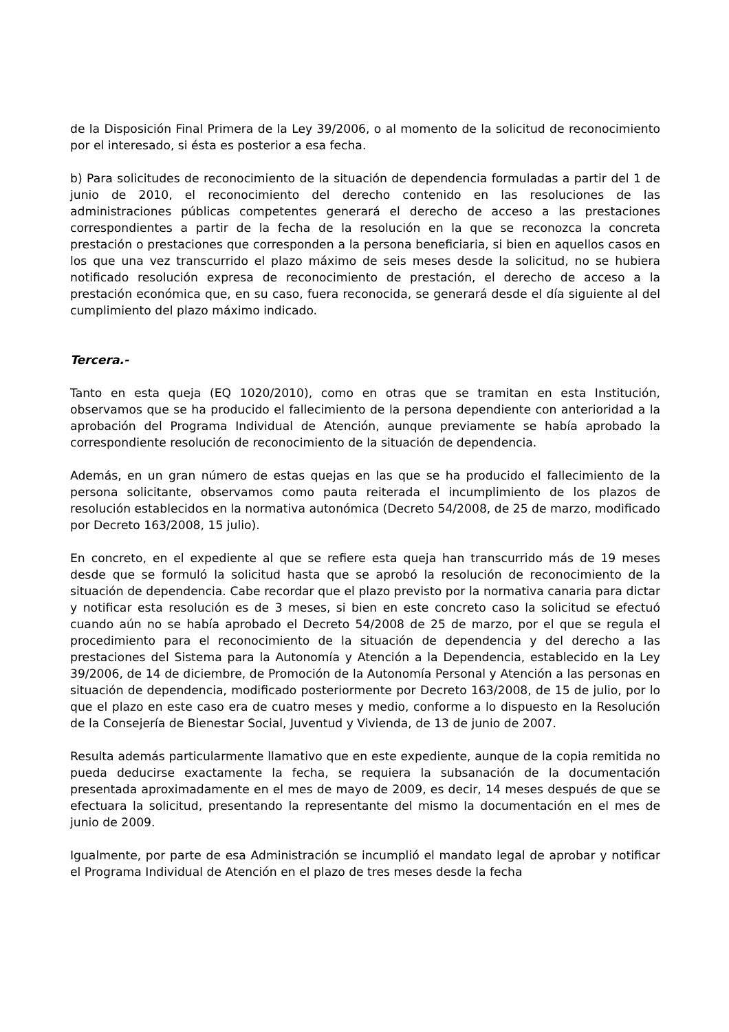de la Disposición Final Primera de la Ley 39/2006, o al momento de la solicitud de reconocimiento por el interesado, si ésta es posterior a esa fecha.
b) Para solicitudes de reconocimiento de la situación de dependencia formuladas a partir del 1 de junio de 2010, el reconocimiento del derecho contenido en las resoluciones de las administraciones públicas competentes generará el derecho de acceso a las prestaciones correspondientes a partir de la fecha de la resolución en la que se reconozca la concreta prestación o prestaciones que corresponden a la persona beneficiaria, si bien en aquellos casos en los que una vez transcurrido el plazo máximo de seis meses desde la solicitud, no se hubiera notificado resolución expresa de reconocimiento de prestación, el derecho de acceso a la prestación económica que, en su caso, fuera reconocida, se generará desde el día siguiente al del cumplimiento del plazo máximo indicado.
Tercera.-
Tanto en esta queja (EQ 1020/2010), como en otras que se tramitan en esta Institución, observamos que se ha producido el fallecimiento de la persona dependiente con anterioridad a la aprobación del Programa Individual de Atención, aunque previamente se había aprobado la correspondiente resolución de reconocimiento de la situación de dependencia.
Además, en un gran número de estas quejas en las que se ha producido el fallecimiento de la persona solicitante, observamos como pauta reiterada el incumplimiento de los plazos de resolución establecidos en la normativa autonómica (Decreto 54/2008, de 25 de marzo, modificado por Decreto 163/2008, 15 julio).
En concreto, en el expediente al que se refiere esta queja han transcurrido más de 19 meses desde que se formuló la solicitud hasta que se aprobó la resolución de reconocimiento de la situación de dependencia. Cabe recordar que el plazo previsto por la normativa canaria para dictar y notificar esta resolución es de 3 meses, si bien en este concreto caso la solicitud se efectuó cuando aún no se había aprobado el Decreto 54/2008 de 25 de marzo, por el que se regula el procedimiento para el reconocimiento de la situación de dependencia y del derecho a las prestaciones del Sistema para la Autonomía y Atención a la Dependencia, establecido en la Ley 39/2006, de 14 de diciembre, de Promoción de la Autonomía Personal y Atención a las personas en situación de dependencia, modificado posteriormente por Decreto 163/2008, de 15 de julio, por lo que el plazo en este caso era de cuatro meses y medio, conforme a lo dispuesto en la Resolución de la Consejería de Bienestar Social, Juventud y Vivienda, de 13 de junio de 2007.
Resulta además particularmente llamativo que en este expediente, aunque de la copia remitida no pueda deducirse exactamente la fecha, se requiera la subsanación de la documentación presentada aproximadamente en el mes de mayo de 2009, es decir, 14 meses después de que se efectuara la solicitud, presentando la representante del mismo la documentación en el mes de junio de 2009.
Igualmente, por parte de esa Administración se incumplió el mandato legal de aprobar y notificar el Programa Individual de Atención en el plazo de tres meses desde la fecha